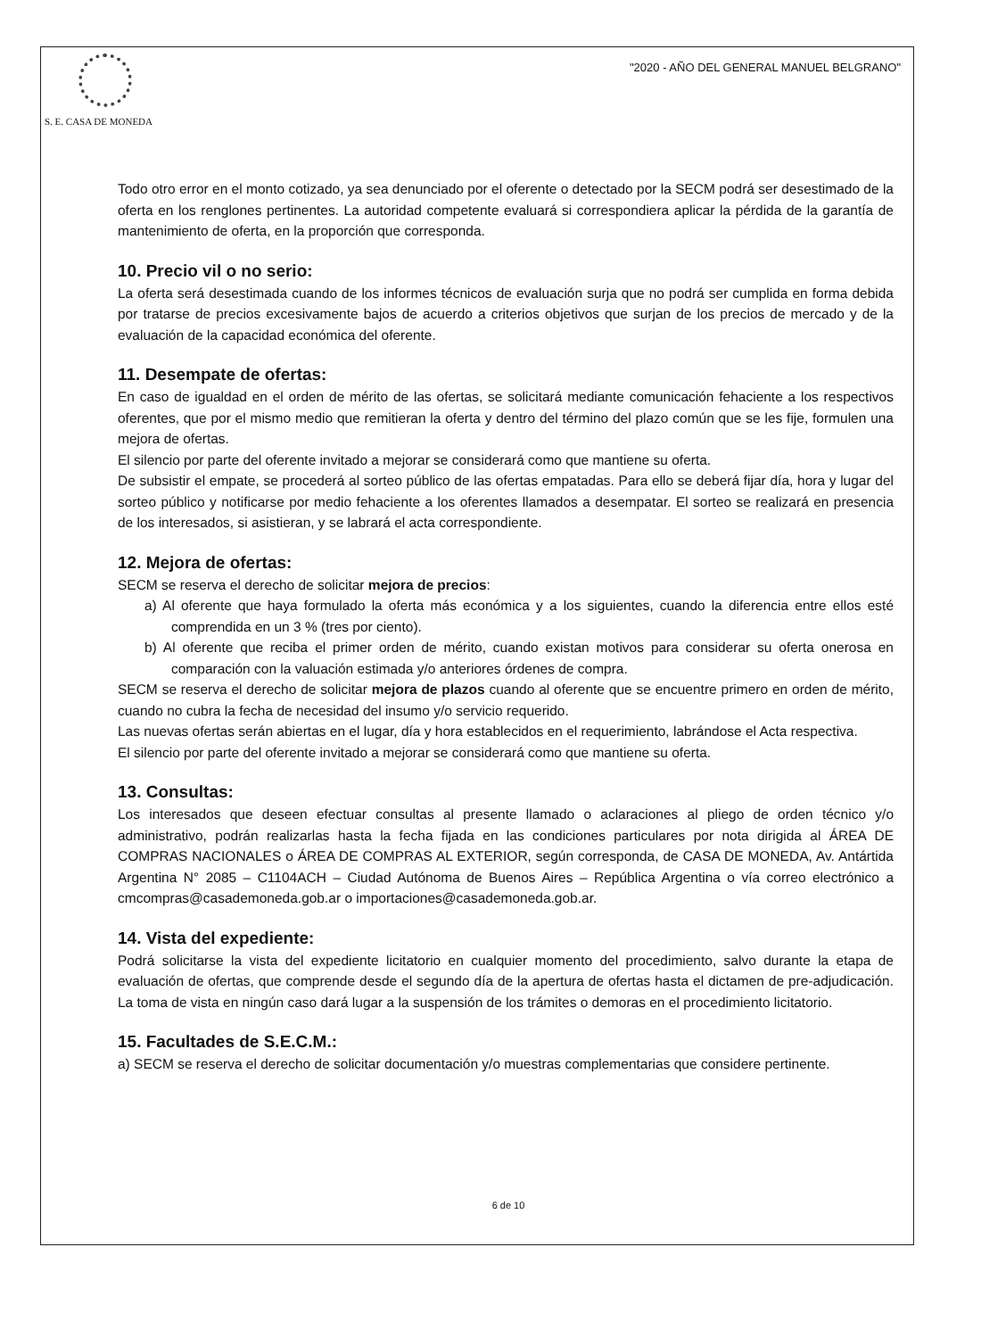S. E. CASA DE MONEDA
"2020 - AÑO DEL GENERAL MANUEL BELGRANO"
Todo otro error en el monto cotizado, ya sea denunciado por el oferente o detectado por la SECM podrá ser desestimado de la oferta en los renglones pertinentes. La autoridad competente evaluará si correspondiera aplicar la pérdida de la garantía de mantenimiento de oferta, en la proporción que corresponda.
10. Precio vil o no serio:
La oferta será desestimada cuando de los informes técnicos de evaluación surja que no podrá ser cumplida en forma debida por tratarse de precios excesivamente bajos de acuerdo a criterios objetivos que surjan de los precios de mercado y de la evaluación de la capacidad económica del oferente.
11. Desempate de ofertas:
En caso de igualdad en el orden de mérito de las ofertas, se solicitará mediante comunicación fehaciente a los respectivos oferentes, que por el mismo medio que remitieran la oferta y dentro del término del plazo común que se les fije, formulen una mejora de ofertas.
El silencio por parte del oferente invitado a mejorar se considerará como que mantiene su oferta.
De subsistir el empate, se procederá al sorteo público de las ofertas empatadas. Para ello se deberá fijar día, hora y lugar del sorteo público y notificarse por medio fehaciente a los oferentes llamados a desempatar. El sorteo se realizará en presencia de los interesados, si asistieran, y se labrará el acta correspondiente.
12. Mejora de ofertas:
SECM se reserva el derecho de solicitar mejora de precios:
a) Al oferente que haya formulado la oferta más económica y a los siguientes, cuando la diferencia entre ellos esté comprendida en un 3 % (tres por ciento).
b) Al oferente que reciba el primer orden de mérito, cuando existan motivos para considerar su oferta onerosa en comparación con la valuación estimada y/o anteriores órdenes de compra.
SECM se reserva el derecho de solicitar mejora de plazos cuando al oferente que se encuentre primero en orden de mérito, cuando no cubra la fecha de necesidad del insumo y/o servicio requerido.
Las nuevas ofertas serán abiertas en el lugar, día y hora establecidos en el requerimiento, labrándose el Acta respectiva.
El silencio por parte del oferente invitado a mejorar se considerará como que mantiene su oferta.
13. Consultas:
Los interesados que deseen efectuar consultas al presente llamado o aclaraciones al pliego de orden técnico y/o administrativo, podrán realizarlas hasta la fecha fijada en las condiciones particulares por nota dirigida al ÁREA DE COMPRAS NACIONALES o ÁREA DE COMPRAS AL EXTERIOR, según corresponda, de CASA DE MONEDA, Av. Antártida Argentina N° 2085 – C1104ACH – Ciudad Autónoma de Buenos Aires – República Argentina o vía correo electrónico a cmcompras@casademoneda.gob.ar o importaciones@casademoneda.gob.ar.
14. Vista del expediente:
Podrá solicitarse la vista del expediente licitatorio en cualquier momento del procedimiento, salvo durante la etapa de evaluación de ofertas, que comprende desde el segundo día de la apertura de ofertas hasta el dictamen de pre-adjudicación. La toma de vista en ningún caso dará lugar a la suspensión de los trámites o demoras en el procedimiento licitatorio.
15. Facultades de S.E.C.M.:
a) SECM se reserva el derecho de solicitar documentación y/o muestras complementarias que considere pertinente.
6 de 10